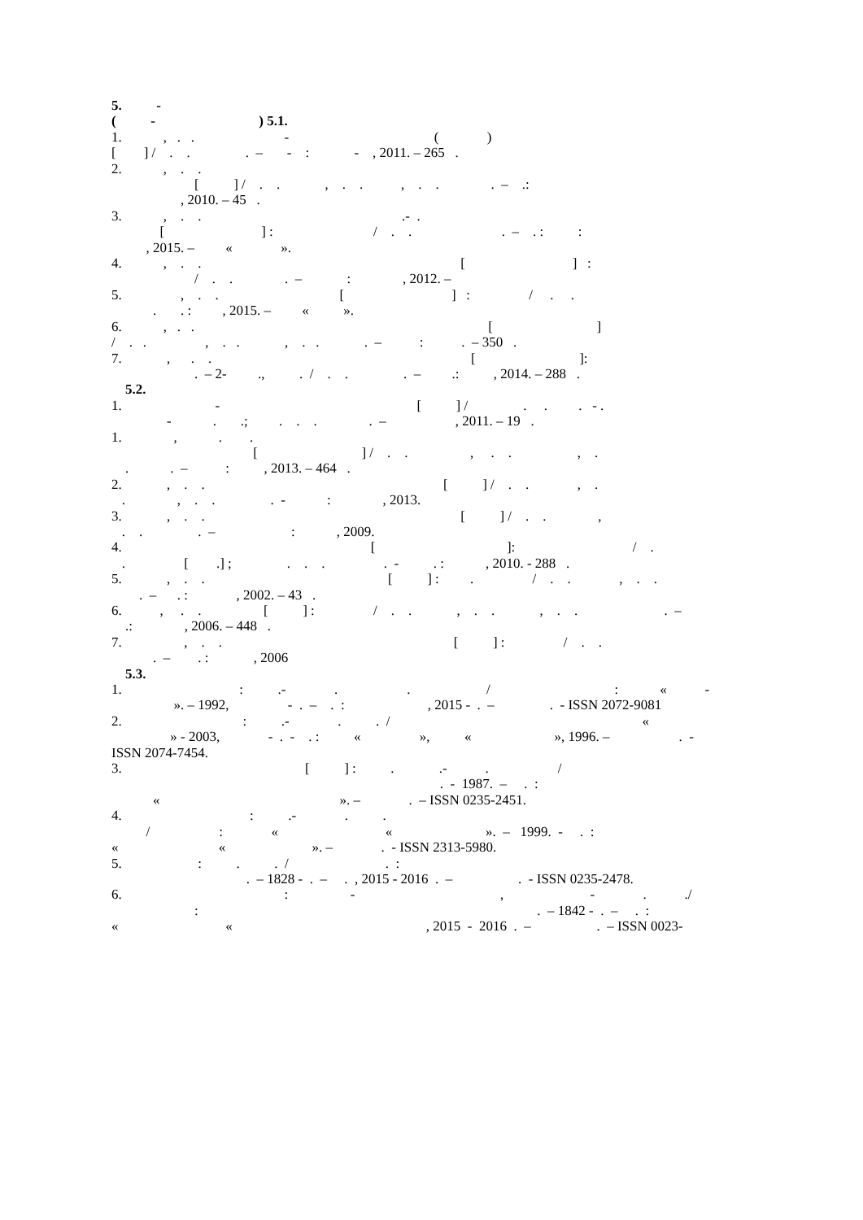5. -
( - ) 5.1.
1. , . . - ( )
[ ] / . . . – - : - , 2011. – 265 .
2. , . .
[ ] / . . , . . , . . . – .:
, 2010. – 45 .
3. , . . .- .
[ ] : / . . . – . : :
, 2015. – « ».
4. , . . [ ] :
/ . . . – : , 2012. –
5. , . . [ ] : / . .
. . : , 2015. – « ».
6. , . . [ ]
/ . . , . . , . . . – : . – 350 .
7. , . . [ ]:
. – 2- ., . / . . . – .: , 2014. – 288 .
5.2.
1. - [ ] / . . . - .
- . .; . . . . – , 2011. – 19 .
1. , . .
[ ] / . . , . . , .
. . – : , 2013. – 464 .
2. , . . [ ] / . . , .
. , . . . - : , 2013.
3. , . . [ ] / . . ,
. . . – : , 2009.
4. [ ]: / .
. [ .] ; . . . . - . : , 2010. - 288 .
5. , . . [ ] : . / . . , . .
. – . : , 2002. – 43 .
6. , . . [ ] : / . . , . . , . . . –
.: , 2006. – 448 .
7. , . . [ ] : / . .
. – . : , 2006
5.3.
1. : .- . . / : « -
». – 1992, - . – . : , 2015 - . – . - ISSN 2072-9081
2. : .- . . / «
» - 2003, - . - . : « », « », 1996. – . -
ISSN 2074-7454.
3. [ ] : . .- . /
. - 1987. – . :
« ». – . – ISSN 0235-2451.
4. : .- . .
/ : « « ». – 1999. - . :
« « ». – . - ISSN 2313-5980.
5. : . . / . :
. – 1828 - . – . , 2015 - 2016 . – . - ISSN 0235-2478.
6. : - , - . ./
: . – 1842 - . – . :
« « , 2015 - 2016 . – . – ISSN 0023-